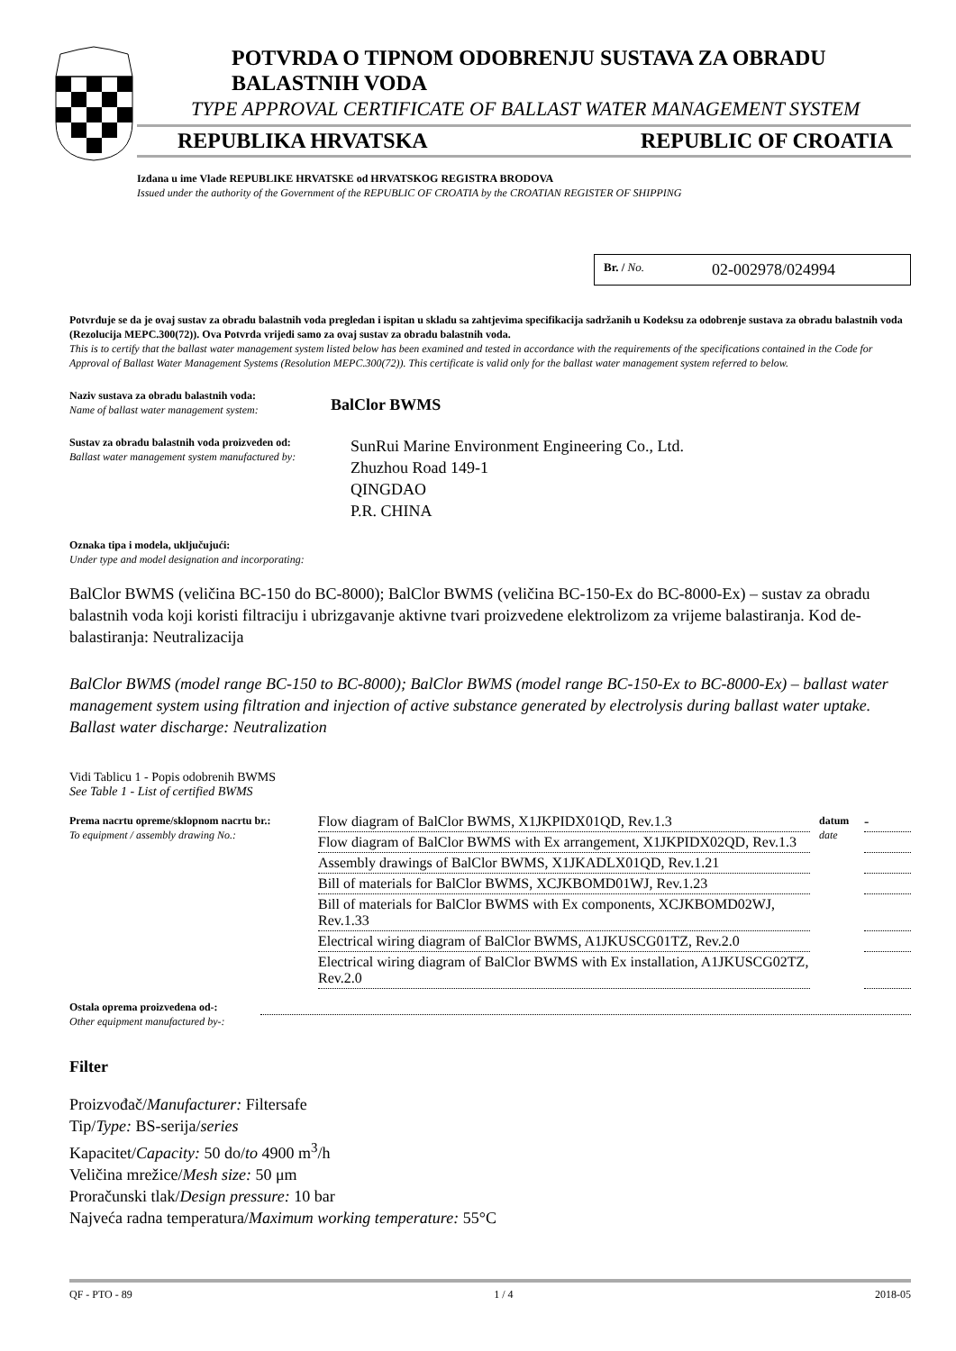POTVRDA O TIPNOM ODOBRENJU SUSTAVA ZA OBRADU BALASTNIH VODA
TYPE APPROVAL CERTIFICATE OF BALLAST WATER MANAGEMENT SYSTEM
REPUBLIKA HRVATSKA REPUBLIC OF CROATIA
Izdana u ime Vlade REPUBLIKE HRVATSKE od HRVATSKOG REGISTRA BRODOVA
Issued under the authority of the Government of the REPUBLIC OF CROATIA by the CROATIAN REGISTER OF SHIPPING
Br. / No. 02-002978/024994
Potvrđuje se da je ovaj sustav za obradu balastnih voda pregledan i ispitan u skladu sa zahtjevima specifikacija sadržanih u Kodeksu za odobrenje sustava za obradu balastnih voda (Rezolucija MEPC.300(72)). Ova Potvrda vrijedi samo za ovaj sustav za obradu balastnih voda.
This is to certify that the ballast water management system listed below has been examined and tested in accordance with the requirements of the specifications contained in the Code for Approval of Ballast Water Management Systems (Resolution MEPC.300(72)). This certificate is valid only for the ballast water management system referred to below.
Naziv sustava za obradu balastnih voda:
Name of ballast water management system:
BalClor BWMS
Sustav za obradu balastnih voda proizveden od:
Ballast water management system manufactured by:
SunRui Marine Environment Engineering Co., Ltd.
Zhuzhou Road 149-1
QINGDAO
P.R. CHINA
Oznaka tipa i modela, uključujući:
Under type and model designation and incorporating:
BalClor BWMS (veličina BC-150 do BC-8000); BalClor BWMS (veličina BC-150-Ex do BC-8000-Ex) – sustav za obradu balastnih voda koji koristi filtraciju i ubrizgavanje aktivne tvari proizvedene elektrolizom za vrijeme balastiranja. Kod de-balastiranja: Neutralizacija
BalClor BWMS (model range BC-150 to BC-8000); BalClor BWMS (model range BC-150-Ex to BC-8000-Ex) – ballast water management system using filtration and injection of active substance generated by electrolysis during ballast water uptake. Ballast water discharge: Neutralization
Vidi Tablicu 1 - Popis odobrenih BWMS
See Table 1 - List of certified BWMS
| Prema nacrtu opreme/sklopnom nacrtu br.: To equipment / assembly drawing No.: | Flow diagram of BalClor BWMS, X1JKPIDX01QD, Rev.1.3 | datum date | - |
| | Flow diagram of BalClor BWMS with Ex arrangement, X1JKPIDX02QD, Rev.1.3 | | |
| | Assembly drawings of BalClor BWMS, X1JKADLX01QD, Rev.1.21 | | |
| | Bill of materials for BalClor BWMS, XCJKBOMD01WJ, Rev.1.23 | | |
| | Bill of materials for BalClor BWMS with Ex components, XCJKBOMD02WJ, Rev.1.33 | | |
| | Electrical wiring diagram of BalClor BWMS, A1JKUSCG01TZ, Rev.2.0 | | |
| | Electrical wiring diagram of BalClor BWMS with Ex installation, A1JKUSCG02TZ, Rev.2.0 | | |
Ostala oprema proizvedena od-:
Other equipment manufactured by-:
Filter
Proizvođač/Manufacturer: Filtersafe
Tip/Type: BS-serija/series
Kapacitet/Capacity: 50 do/to 4900 m<sup>3</sup>/h
Veličina mrežice/Mesh size: 50 μm
Proračunski tlak/Design pressure: 10 bar
Najveća radna temperatura/Maximum working temperature: 55°C
QF - PTO - 89 1 / 4 2018-05